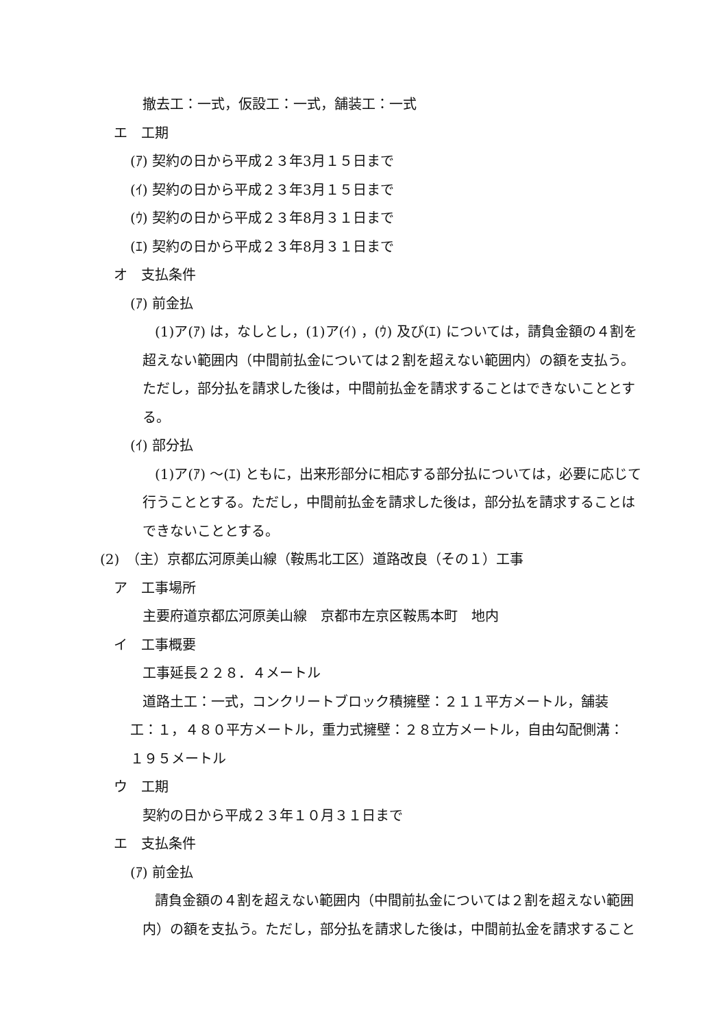撤去工：一式，仮設工：一式，舗装工：一式
エ　工期
(ｱ) 契約の日から平成２３年3月１５日まで
(ｲ) 契約の日から平成２３年3月１５日まで
(ｳ) 契約の日から平成２３年8月３１日まで
(ｴ) 契約の日から平成２３年8月３１日まで
オ　支払条件
(ｱ) 前金払
(1)ア(ｱ) は，なしとし，(1)ア(ｲ) ，(ｳ) 及び(ｴ) については，請負金額の４割を超えない範囲内（中間前払金については２割を超えない範囲内）の額を支払う。ただし，部分払を請求した後は，中間前払金を請求することはできないこととする。
(ｲ) 部分払
(1)ア(ｱ) ～(ｴ) ともに，出来形部分に相応する部分払については，必要に応じて行うこととする。ただし，中間前払金を請求した後は，部分払を請求することはできないこととする。
(2)　（主）京都広河原美山線（鞍馬北工区）道路改良（その１）工事
ア　工事場所
主要府道京都広河原美山線　京都市左京区鞍馬本町　地内
イ　工事概要
工事延長２２８．４メートル
道路土工：一式，コンクリートブロック積擁壁：２１１平方メートル，舗装工：１，４８０平方メートル，重力式擁壁：２８立方メートル，自由勾配側溝：１９５メートル
ウ　工期
契約の日から平成２３年１０月３１日まで
エ　支払条件
(ｱ) 前金払
請負金額の４割を超えない範囲内（中間前払金については２割を超えない範囲内）の額を支払う。ただし，部分払を請求した後は，中間前払金を請求すること